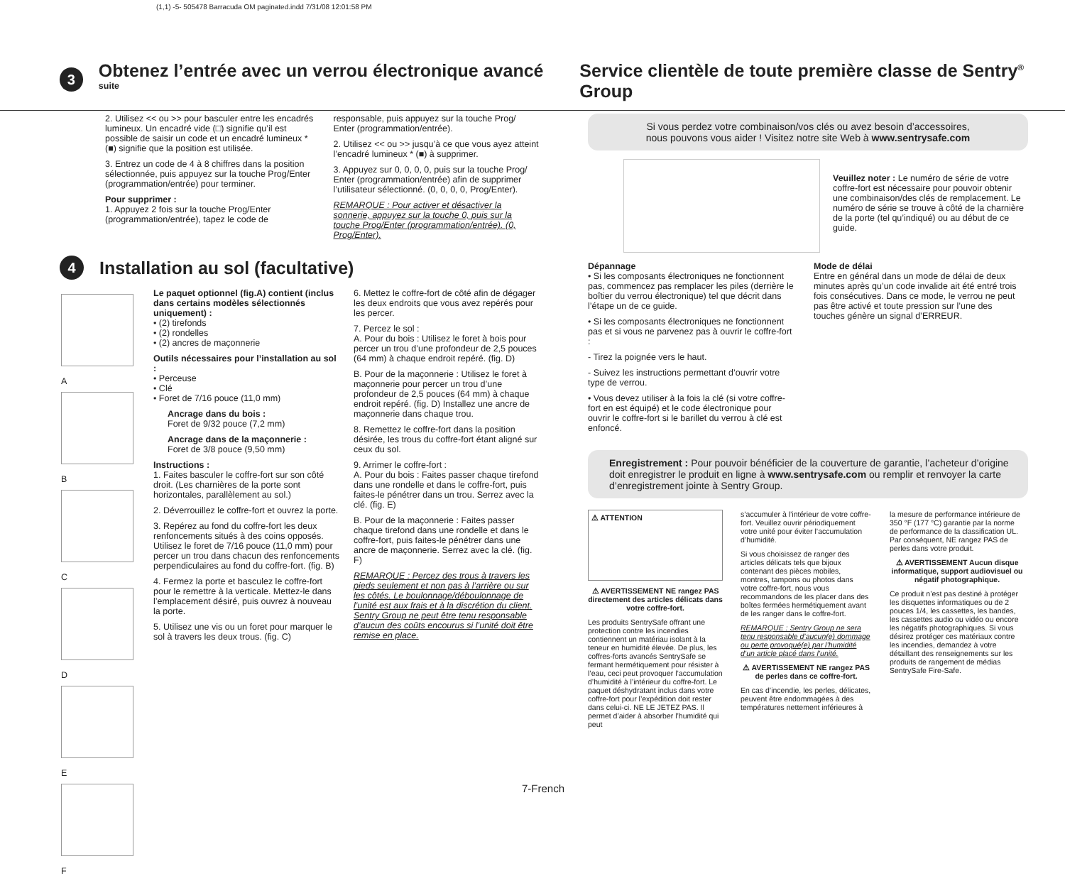(1,1) -5- 505478 Barracuda OM paginated.indd 7/31/08 12:01:58 PM
3
Obtenez l’entrée avec un verrou électronique avancé
suite
Service clientèle de toute première classe de Sentry<sup>®</sup> Group
2. Utilisez << ou >> pour basculer entre les encadrés lumineux. Un encadré vide (□) signifie qu’il est possible de saisir un code et un encadré lumineux * (■) signifie que la position est utilisée.
3. Entrez un code de 4 à 8 chiffres dans la position sélectionnée, puis appuyez sur la touche Prog/Enter (programmation/entrée) pour terminer.
Pour supprimer :
1. Appuyez 2 fois sur la touche Prog/Enter (programmation/entrée), tapez le code de
responsable, puis appuyez sur la touche Prog/ Enter (programmation/entrée).
2. Utilisez << ou >> jusqu’à ce que vous ayez atteint l’encadré lumineux * (■) à supprimer.
3. Appuyez sur 0, 0, 0, 0, puis sur la touche Prog/ Enter (programmation/entrée) afin de supprimer l’utilisateur sélectionné. (0, 0, 0, 0, Prog/Enter).
REMARQUE : Pour activer et désactiver la sonnerie, appuyez sur la touche 0, puis sur la touche Prog/Enter (programmation/entrée). (0, Prog/Enter).
4
Installation au sol (facultative)
A
B
C
D
E
F
Le paquet optionnel (fig.A) contient (inclus dans certains modèles sélectionnés uniquement) :
• (2) tirefonds
• (2) rondelles
• (2) ancres de maçonnerie
Outils nécessaires pour l’installation au sol :
• Perceuse
• Clé
• Foret de 7/16 pouce (11,0 mm)
Ancrage dans du bois :
Foret de 9/32 pouce (7,2 mm)
Ancrage dans de la maçonnerie :
Foret de 3/8 pouce (9,50 mm)
Instructions :
1. Faites basculer le coffre-fort sur son côté droit. (Les charnières de la porte sont horizontales, parallèlement au sol.)
2. Déverrouillez le coffre-fort et ouvrez la porte.
3. Repérez au fond du coffre-fort les deux renfoncements situés à des coins opposés. Utilisez le foret de 7/16 pouce (11,0 mm) pour percer un trou dans chacun des renfoncements perpendiculaires au fond du coffre-fort. (fig. B)
4. Fermez la porte et basculez le coffre-fort pour le remettre à la verticale. Mettez-le dans l’emplacement désiré, puis ouvrez à nouveau la porte.
5. Utilisez une vis ou un foret pour marquer le sol à travers les deux trous. (fig. C)
6. Mettez le coffre-fort de côté afin de dégager les deux endroits que vous avez repérés pour les percer.
7. Percez le sol :
A. Pour du bois : Utilisez le foret à bois pour percer un trou d’une profondeur de 2,5 pouces (64 mm) à chaque endroit repéré. (fig. D)
B. Pour de la maçonnerie : Utilisez le foret à maçonnerie pour percer un trou d’une profondeur de 2,5 pouces (64 mm) à chaque endroit repéré. (fig. D) Installez une ancre de maçonnerie dans chaque trou.
8. Remettez le coffre-fort dans la position désirée, les trous du coffre-fort étant aligné sur ceux du sol.
9. Arrimer le coffre-fort :
A. Pour du bois : Faites passer chaque tirefond dans une rondelle et dans le coffre-fort, puis faites-le pénétrer dans un trou. Serrez avec la clé. (fig. E)
B. Pour de la maçonnerie : Faites passer chaque tirefond dans une rondelle et dans le coffre-fort, puis faites-le pénétrer dans une ancre de maçonnerie. Serrez avec la clé. (fig. F)
REMARQUE : Percez des trous à travers les pieds seulement et non pas à l’arrière ou sur les côtés. Le boulonnage/déboulonnage de l’unité est aux frais et à la discrétion du client. Sentry Group ne peut être tenu responsable d’aucun des coûts encourus si l’unité doit être remise en place.
Si vous perdez votre combinaison/vos clés ou avez besoin d’accessoires,
nous pouvons vous aider ! Visitez notre site Web à www.sentrysafe.com
Veuillez noter : Le numéro de série de votre coffre-fort est nécessaire pour pouvoir obtenir une combinaison/des clés de remplacement. Le numéro de série se trouve à côté de la charnière de la porte (tel qu’indiqué) ou au début de ce guide.
Dépannage
• Si les composants électroniques ne fonctionnent pas, commencez pas remplacer les piles (derrière le boîtier du verrou électronique) tel que décrit dans l’étape un de ce guide.
• Si les composants électroniques ne fonctionnent pas et si vous ne parvenez pas à ouvrir le coffre-fort :
- Tirez la poignée vers le haut.
- Suivez les instructions permettant d’ouvrir votre type de verrou.
• Vous devez utiliser à la fois la clé (si votre coffre-fort en est équipé) et le code électronique pour ouvrir le coffre-fort si le barillet du verrou à clé est enfoncé.
Mode de délai
Entre en général dans un mode de délai de deux minutes après qu’un code invalide ait été entré trois fois consécutives. Dans ce mode, le verrou ne peut pas être activé et toute pression sur l’une des touches génère un signal d’ERREUR.
Enregistrement : Pour pouvoir bénéficier de la couverture de garantie, l’acheteur d’origine doit enregistrer le produit en ligne à www.sentrysafe.com ou remplir et renvoyer la carte d’enregistrement jointe à Sentry Group.
⚠ ATTENTION
⚠ AVERTISSEMENT NE rangez PAS directement des articles délicats dans votre coffre-fort.
Les produits SentrySafe offrant une protection contre les incendies contiennent un matériau isolant à la teneur en humidité élevée. De plus, les coffres-forts avancés SentrySafe se fermant hermétiquement pour résister à l’eau, ceci peut provoquer l’accumulation d’humidité à l’intérieur du coffre-fort. Le paquet déshydratant inclus dans votre coffre-fort pour l’expédition doit rester dans celui-ci. NE LE JETEZ PAS. Il permet d’aider à absorber l’humidité qui peut
s’accumuler à l’intérieur de votre coffre-fort. Veuillez ouvrir périodiquement votre unité pour éviter l’accumulation d’humidité.
Si vous choisissez de ranger des articles délicats tels que bijoux contenant des pièces mobiles, montres, tampons ou photos dans votre coffre-fort, nous vous recommandons de les placer dans des boîtes fermées hermétiquement avant de les ranger dans le coffre-fort.
REMARQUE : Sentry Group ne sera tenu responsable d’aucun(e) dommage ou perte provoqué(e) par l’humidité d’un article placé dans l’unité.
⚠ AVERTISSEMENT NE rangez PAS de perles dans ce coffre-fort.
En cas d’incendie, les perles, délicates, peuvent être endommagées à des températures nettement inférieures à
la mesure de performance intérieure de 350 °F (177 °C) garantie par la norme de performance de la classification UL. Par conséquent, NE rangez PAS de perles dans votre produit.
⚠ AVERTISSEMENT Aucun disque informatique, support audiovisuel ou négatif photographique.
Ce produit n’est pas destiné à protéger les disquettes informatiques ou de 2 pouces 1/4, les cassettes, les bandes, les cassettes audio ou vidéo ou encore les négatifs photographiques. Si vous désirez protéger ces matériaux contre les incendies, demandez à votre détaillant des renseignements sur les produits de rangement de médias SentrySafe Fire-Safe.
7-French